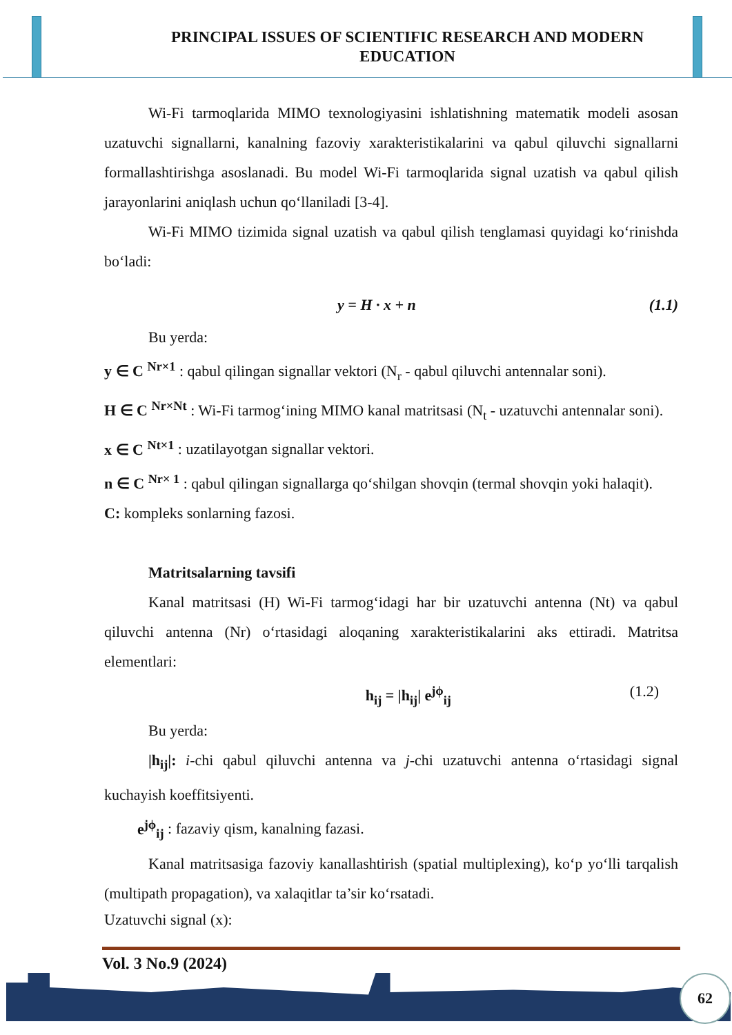PRINCIPAL ISSUES OF SCIENTIFIC RESEARCH AND MODERN EDUCATION
Wi-Fi tarmoqlarida MIMO texnologiyasini ishlatishning matematik modeli asosan uzatuvchi signallarni, kanalning fazoviy xarakteristikalarini va qabul qiluvchi signallarni formallashtirishga asoslanadi. Bu model Wi-Fi tarmoqlarida signal uzatish va qabul qilish jarayonlarini aniqlash uchun qo‘llaniladi [3-4].
Wi-Fi MIMO tizimida signal uzatish va qabul qilish tenglamasi quyidagi ko‘rinishda bo‘ladi:
y = H · x + n (1.1)
Bu yerda:
y ∈ C <sup>Nr×1</sup> : qabul qilingan signallar vektori (N<sub>r</sub> - qabul qiluvchi antennalar soni).
H ∈ C <sup>Nr×Nt</sup> : Wi-Fi tarmog‘ining MIMO kanal matritsasi (N<sub>t</sub> - uzatuvchi antennalar soni).
x ∈ C <sup>Nt×1</sup> : uzatilayotgan signallar vektori.
n ∈ C <sup>Nr× 1</sup> : qabul qilingan signallarga qo‘shilgan shovqin (termal shovqin yoki halaqit).
C: kompleks sonlarning fazosi.
Matritsalarning tavsifi
Kanal matritsasi (H) Wi-Fi tarmog‘idagi har bir uzatuvchi antenna (Nt) va qabul qiluvchi antenna (Nr) o‘rtasidagi aloqaning xarakteristikalarini aks ettiradi. Matritsa elementlari:
h<sub>ij</sub> = |h<sub>ij</sub>| e<sup>jϕ</sup><sub>ij</sub> (1.2)
Bu yerda:
|h<sub>ij</sub>|: i-chi qabul qiluvchi antenna va j-chi uzatuvchi antenna o‘rtasidagi signal kuchayish koeffitsiyenti.
e<sup>jϕ</sup><sub>ij</sub> : fazaviy qism, kanalning fazasi.
Kanal matritsasiga fazoviy kanallashtirish (spatial multiplexing), ko‘p yo‘lli tarqalish (multipath propagation), va xalaqitlar ta’sir ko‘rsatadi.
Uzatuvchi signal (x):
Vol. 3 No.9 (2024)
62